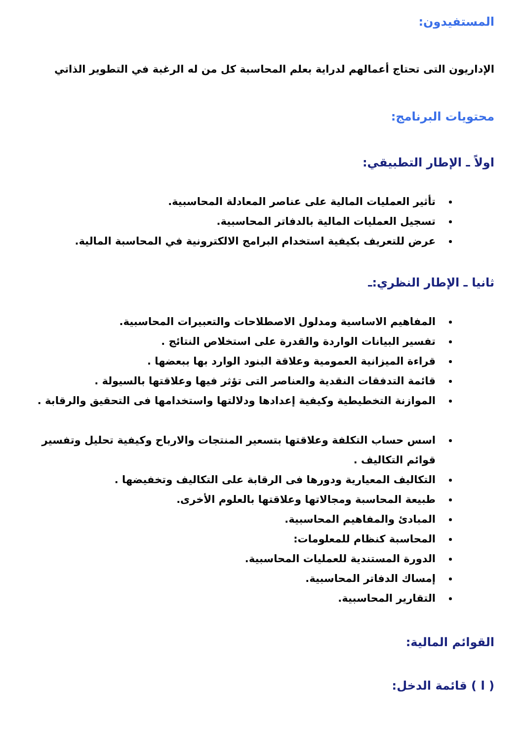المستفيدون:
الإداريون التى تحتاج أعمالهم لدراية بعلم المحاسبة كل من له الرغبة في التطوير الذاتي
محتويات البرنامج:
اولاً ـ الإطار التطبيقي:
تأثير العمليات المالية على عناصر المعادلة المحاسبية.
تسجيل العمليات المالية بالدفاتر المحاسبية.
عرض للتعريف بكيفية استخدام البرامج الالكترونية في المحاسبة المالية.
ثانيا ـ الإطار النظري:ـ
المفاهيم الاساسية ومدلول الاصطلاحات والتعبيرات المحاسبية.
تفسير البيانات الواردة والقدرة على استخلاص النتائج .
قراءة الميزانية العمومية وعلاقة البنود الوارد بها ببعضها .
قائمة التدفقات النقدية والعناصر التى تؤثر فيها وعلاقتها بالسيولة .
الموازنة التخطيطية وكيفية إعدادها ودلالتها واستخدامها فى التحقيق والرقابة .
اسس حساب التكلفة وعلاقتها بتسعير المنتجات والارباح وكيفية تحليل وتفسير قوائم التكاليف .
التكاليف المعيارية ودورها فى الرقابة على التكاليف وتخفيضها .
طبيعة المحاسبة ومجالاتها وعلاقتها بالعلوم الأخرى.
المبادئ والمفاهيم المحاسبية.
المحاسبة كنظام للمعلومات:
الدورة المستندية للعمليات المحاسبية.
إمساك الدفاتر المحاسبية.
التقارير المحاسبية.
القوائم المالية:
( ا ) قائمة الدخل: